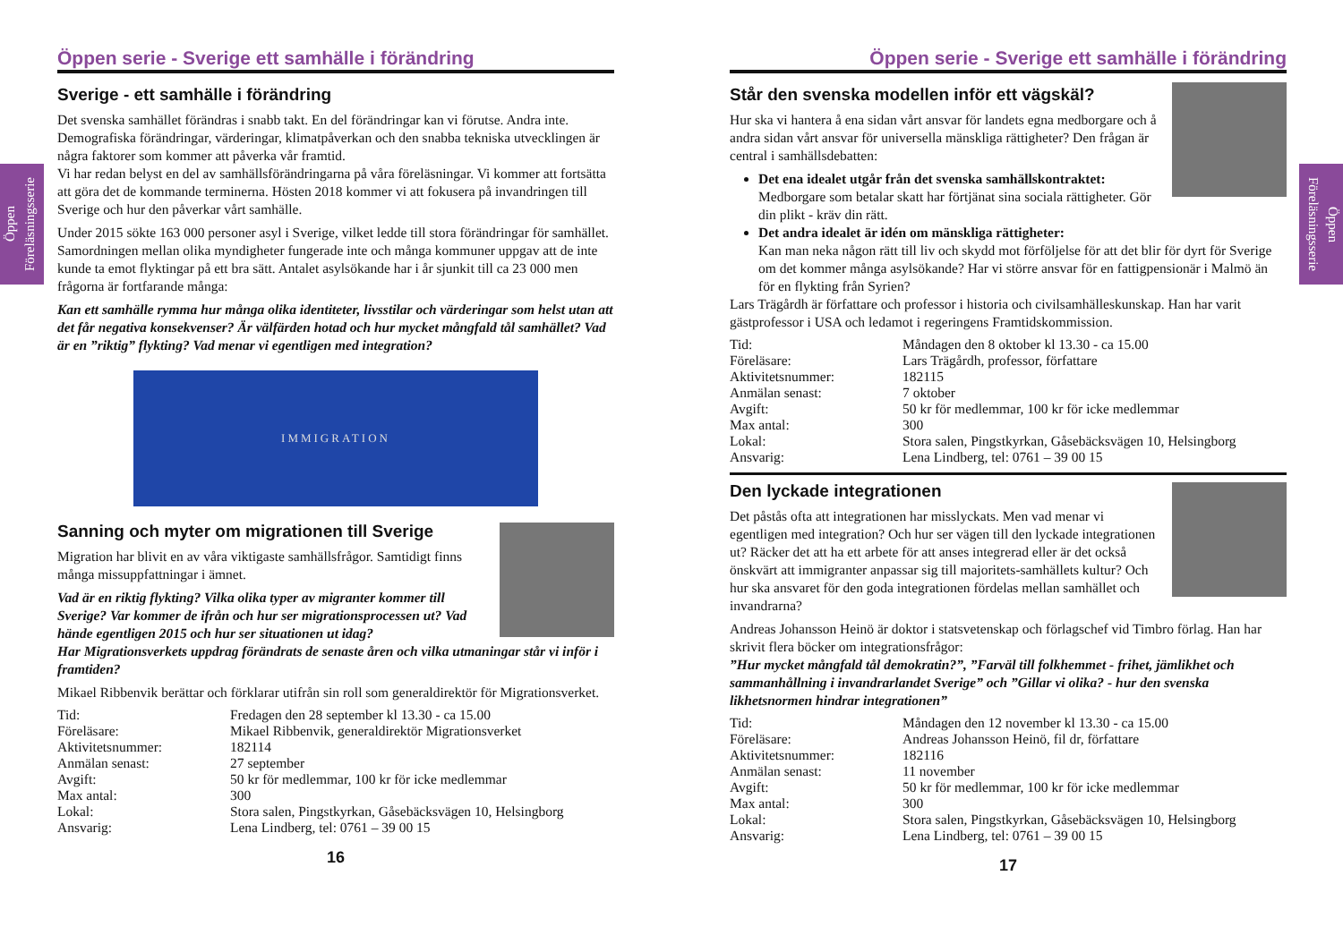Öppen Föreläsningsserie
Öppen Föreläsningsserie
Öppen serie - Sverige ett samhälle i förändring
Sverige - ett samhälle i förändring
Det svenska samhället förändras i snabb takt. En del förändringar kan vi förutse. Andra inte. Demografiska förändringar, värderingar, klimatpåverkan och den snabba tekniska utvecklingen är några faktorer som kommer att påverka vår framtid.
Vi har redan belyst en del av samhällsförändringarna på våra föreläsningar. Vi kommer att fortsätta att göra det de kommande terminerna. Hösten 2018 kommer vi att fokusera på invandringen till Sverige och hur den påverkar vårt samhälle.
Under 2015 sökte 163 000 personer asyl i Sverige, vilket ledde till stora förändringar för samhället. Samordningen mellan olika myndigheter fungerade inte och många kommuner uppgav att de inte kunde ta emot flyktingar på ett bra sätt. Antalet asylsökande har i år sjunkit till ca 23 000 men frågorna är fortfarande många:
Kan ett samhälle rymma hur många olika identiteter, livsstilar och värderingar som helst utan att det får negativa konsekvenser? Är välfärden hotad och hur mycket mångfald tål samhället? Vad är en ”riktig” flykting? Vad menar vi egentligen med integration?
IMMIGRATION
Sanning och myter om migrationen till Sverige
Migration har blivit en av våra viktigaste samhällsfrågor. Samtidigt finns många missuppfattningar i ämnet.
Vad är en riktig flykting? Vilka olika typer av migranter kommer till Sverige? Var kommer de ifrån och hur ser migrationsprocessen ut? Vad hände egentligen 2015 och hur ser situationen ut idag?
Har Migrationsverkets uppdrag förändrats de senaste åren och vilka utmaningar står vi inför i framtiden?
Mikael Ribbenvik berättar och förklarar utifrån sin roll som generaldirektör för Migrationsverket.
| Tid: | Fredagen den 28 september kl 13.30 - ca 15.00 |
| Föreläsare: | Mikael Ribbenvik, generaldirektör Migrationsverket |
| Aktivitetsnummer: | 182114 |
| Anmälan senast: | 27 september |
| Avgift: | 50 kr för medlemmar, 100 kr för icke medlemmar |
| Max antal: | 300 |
| Lokal: | Stora salen, Pingstkyrkan, Gåsebäcksvägen 10, Helsingborg |
| Ansvarig: | Lena Lindberg, tel: 0761 – 39 00 15 |
16
Öppen serie - Sverige ett samhälle i förändring
Står den svenska modellen inför ett vägskäl?
Hur ska vi hantera å ena sidan vårt ansvar för landets egna medborgare och å andra sidan vårt ansvar för universella mänskliga rättigheter? Den frågan är central i samhällsdebatten:
Det ena idealet utgår från det svenska samhällskontraktet:
Medborgare som betalar skatt har förtjänat sina sociala rättigheter. Gör din plikt - kräv din rätt.
Det andra idealet är idén om mänskliga rättigheter:
Kan man neka någon rätt till liv och skydd mot förföljelse för att det blir för dyrt för Sverige om det kommer många asylsökande? Har vi större ansvar för en fattigpensionär i Malmö än för en flykting från Syrien?
Lars Trägårdh är författare och professor i historia och civilsamhälleskunskap. Han har varit gästprofessor i USA och ledamot i regeringens Framtidskommission.
| Tid: | Måndagen den 8 oktober kl 13.30 - ca 15.00 |
| Föreläsare: | Lars Trägårdh, professor, författare |
| Aktivitetsnummer: | 182115 |
| Anmälan senast: | 7 oktober |
| Avgift: | 50 kr för medlemmar, 100 kr för icke medlemmar |
| Max antal: | 300 |
| Lokal: | Stora salen, Pingstkyrkan, Gåsebäcksvägen 10, Helsingborg |
| Ansvarig: | Lena Lindberg, tel: 0761 – 39 00 15 |
Den lyckade integrationen
Det påstås ofta att integrationen har misslyckats. Men vad menar vi egentligen med integration? Och hur ser vägen till den lyckade integrationen ut? Räcker det att ha ett arbete för att anses integrerad eller är det också önskvärt att immigranter anpassar sig till majoritets-samhällets kultur? Och hur ska ansvaret för den goda integrationen fördelas mellan samhället och invandrarna?
Andreas Johansson Heinö är doktor i statsvetenskap och förlagschef vid Timbro förlag. Han har skrivit flera böcker om integrationsfrågor:
”Hur mycket mångfald tål demokratin?”, ”Farväl till folkhemmet - frihet, jämlikhet och sammanhållning i invandrarlandet Sverige” och ”Gillar vi olika? - hur den svenska likhetsnormen hindrar integrationen”
| Tid: | Måndagen den 12 november kl 13.30 - ca 15.00 |
| Föreläsare: | Andreas Johansson Heinö, fil dr, författare |
| Aktivitetsnummer: | 182116 |
| Anmälan senast: | 11 november |
| Avgift: | 50 kr för medlemmar, 100 kr för icke medlemmar |
| Max antal: | 300 |
| Lokal: | Stora salen, Pingstkyrkan, Gåsebäcksvägen 10, Helsingborg |
| Ansvarig: | Lena Lindberg, tel: 0761 – 39 00 15 |
17